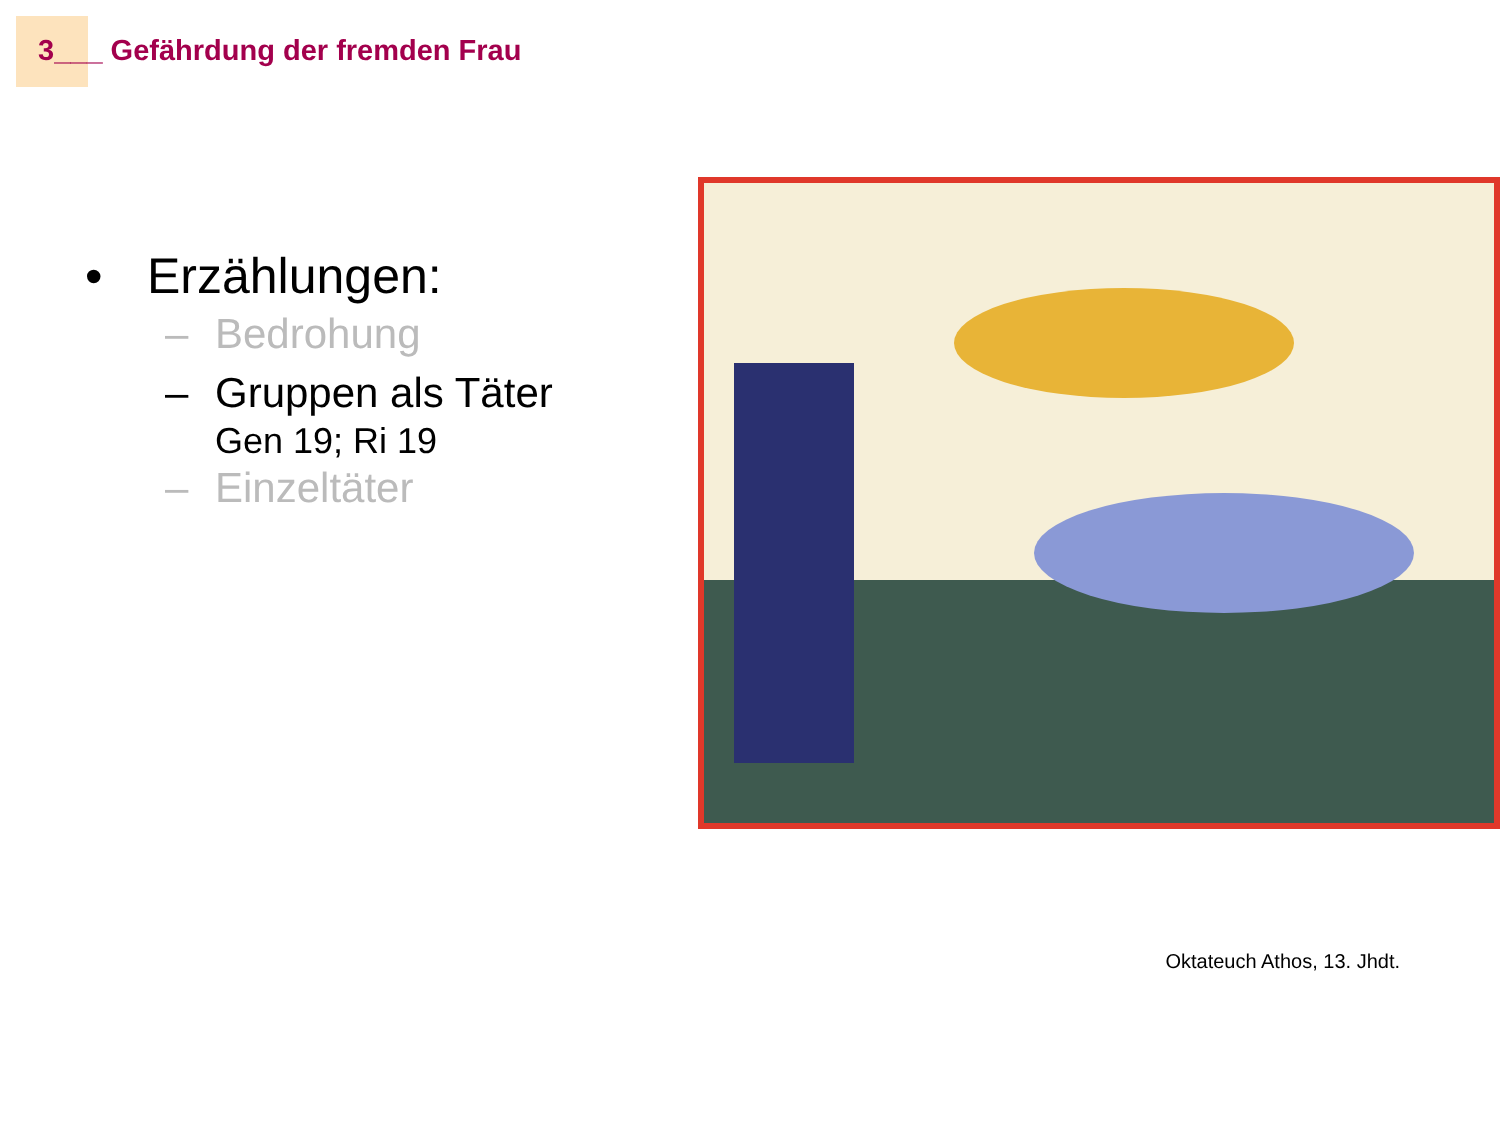3___ Gefährdung der fremden Frau
• Erzählungen:
– Bedrohung
– Gruppen als Täter
Gen 19; Ri 19
– Einzeltäter
Oktateuch Athos, 13. Jhdt.